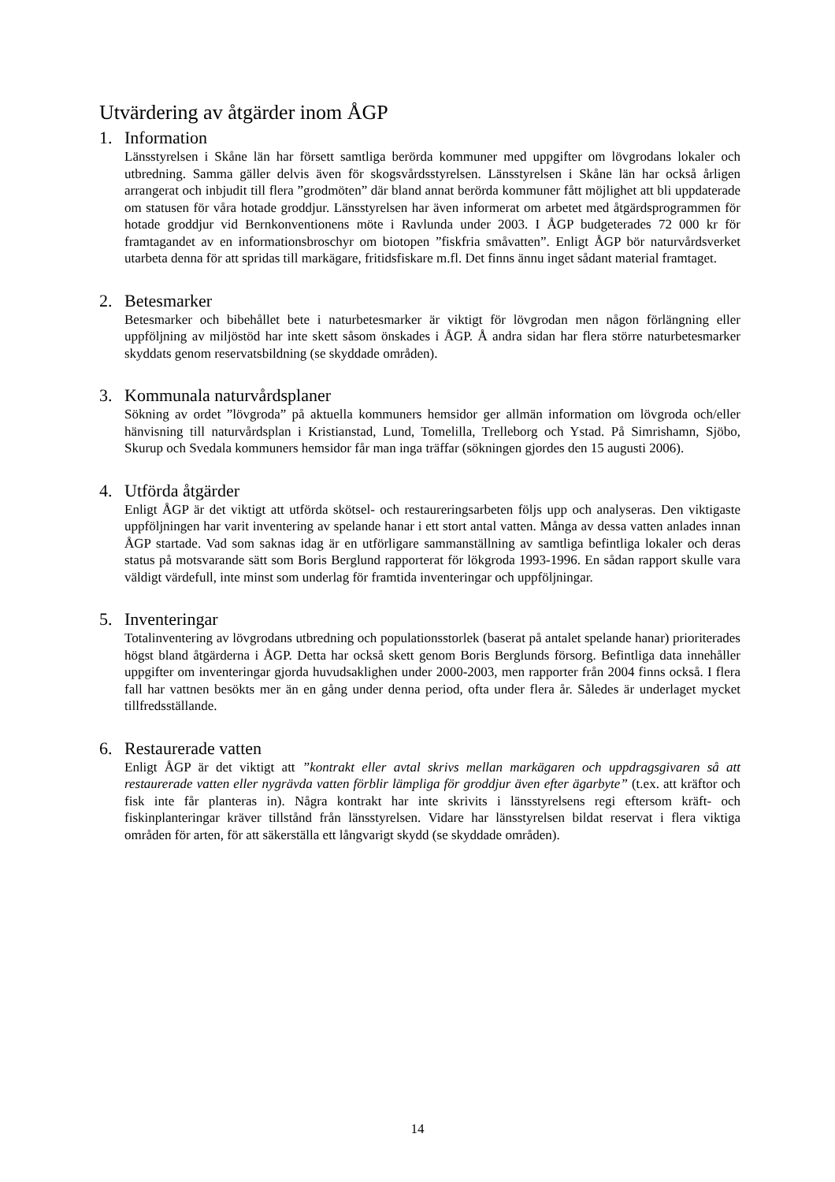Utvärdering av åtgärder inom ÅGP
1. Information
Länsstyrelsen i Skåne län har försett samtliga berörda kommuner med uppgifter om lövgrodans lokaler och utbredning. Samma gäller delvis även för skogsvårdsstyrelsen. Länsstyrelsen i Skåne län har också årligen arrangerat och inbjudit till flera ”grodmöten” där bland annat berörda kommuner fått möjlighet att bli uppdaterade om statusen för våra hotade groddjur. Länsstyrelsen har även informerat om arbetet med åtgärdsprogrammen för hotade groddjur vid Bernkonventionens möte i Ravlunda under 2003. I ÅGP budgeterades 72 000 kr för framtagandet av en informationsbroschyr om biotopen ”fiskfria småvatten”. Enligt ÅGP bör naturvårdsverket utarbeta denna för att spridas till markägare, fritidsfiskare m.fl. Det finns ännu inget sådant material framtaget.
2. Betesmarker
Betesmarker och bibehållet bete i naturbetesmarker är viktigt för lövgrodan men någon förlängning eller uppföljning av miljöstöd har inte skett såsom önskades i ÅGP. Å andra sidan har flera större naturbetesmarker skyddats genom reservatsbildning (se skyddade områden).
3. Kommunala naturvårdsplaner
Sökning av ordet ”lövgroda” på aktuella kommuners hemsidor ger allmän information om lövgroda och/eller hänvisning till naturvårdsplan i Kristianstad, Lund, Tomelilla, Trelleborg och Ystad. På Simrishamn, Sjöbo, Skurup och Svedala kommuners hemsidor får man inga träffar (sökningen gjordes den 15 augusti 2006).
4. Utförda åtgärder
Enligt ÅGP är det viktigt att utförda skötsel- och restaureringsarbeten följs upp och analyseras. Den viktigaste uppföljningen har varit inventering av spelande hanar i ett stort antal vatten. Många av dessa vatten anlades innan ÅGP startade. Vad som saknas idag är en utförligare sammanställning av samtliga befintliga lokaler och deras status på motsvarande sätt som Boris Berglund rapporterat för lökgroda 1993-1996. En sådan rapport skulle vara väldigt värdefull, inte minst som underlag för framtida inventeringar och uppföljningar.
5. Inventeringar
Totalinventering av lövgrodans utbredning och populationsstorlek (baserat på antalet spelande hanar) prioriterades högst bland åtgärderna i ÅGP. Detta har också skett genom Boris Berglunds försorg. Befintliga data innehåller uppgifter om inventeringar gjorda huvudsaklighen under 2000-2003, men rapporter från 2004 finns också. I flera fall har vattnen besökts mer än en gång under denna period, ofta under flera år. Således är underlaget mycket tillfredsställande.
6. Restaurerade vatten
Enligt ÅGP är det viktigt att ”kontrakt eller avtal skrivs mellan markägaren och uppdragsgivaren så att restaurerade vatten eller nygrävda vatten förblir lämpliga för groddjur även efter ägarbyte” (t.ex. att kräftor och fisk inte får planteras in). Några kontrakt har inte skrivits i länsstyrelsens regi eftersom kräft- och fiskinplanteringar kräver tillstånd från länsstyrelsen. Vidare har länsstyrelsen bildat reservat i flera viktiga områden för arten, för att säkerställa ett långvarigt skydd (se skyddade områden).
14